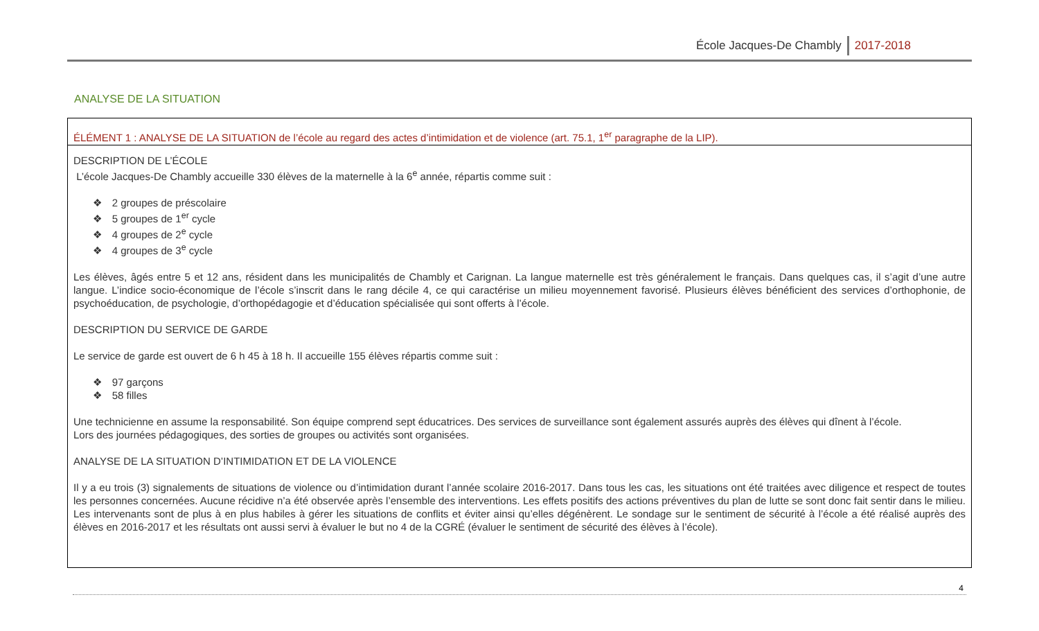École Jacques-De Chambly 2017-2018
ANALYSE DE LA SITUATION
| ÉLÉMENT 1 : ANALYSE DE LA SITUATION de l’école au regard des actes d’intimidation et de violence (art. 75.1, 1<sup>er</sup> paragraphe de la LIP). |
| --- |
| DESCRIPTION DE L’ÉCOLE L’école Jacques-De Chambly accueille 330 élèves de la maternelle à la 6<sup>e</sup> année, répartis comme suit : 2 groupes de préscolaire 5 groupes de 1<sup>er</sup> cycle 4 groupes de 2<sup>e</sup> cycle 4 groupes de 3<sup>e</sup> cycle Les élèves, âgés entre 5 et 12 ans, résident dans les municipalités de Chambly et Carignan. La langue maternelle est très généralement le français. Dans quelques cas, il s’agit d’une autre langue. L’indice socio-économique de l’école s’inscrit dans le rang décile 4, ce qui caractérise un milieu moyennement favorisé. Plusieurs élèves bénéficient des services d’orthophonie, de psychoéducation, de psychologie, d’orthopédagogie et d’éducation spécialisée qui sont offerts à l’école. DESCRIPTION DU SERVICE DE GARDE Le service de garde est ouvert de 6 h 45 à 18 h. Il accueille 155 élèves répartis comme suit : 97 garçons 58 filles Une technicienne en assume la responsabilité. Son équipe comprend sept éducatrices. Des services de surveillance sont également assurés auprès des élèves qui dînent à l’école. Lors des journées pédagogiques, des sorties de groupes ou activités sont organisées. ANALYSE DE LA SITUATION D’INTIMIDATION ET DE LA VIOLENCE Il y a eu trois (3) signalements de situations de violence ou d’intimidation durant l’année scolaire 2016-2017. Dans tous les cas, les situations ont été traitées avec diligence et respect de toutes les personnes concernées. Aucune récidive n’a été observée après l’ensemble des interventions. Les effets positifs des actions préventives du plan de lutte se sont donc fait sentir dans le milieu. Les intervenants sont de plus à en plus habiles à gérer les situations de conflits et éviter ainsi qu’elles dégénèrent. Le sondage sur le sentiment de sécurité à l’école a été réalisé auprès des élèves en 2016-2017 et les résultats ont aussi servi à évaluer le but no 4 de la CGRÉ (évaluer le sentiment de sécurité des élèves à l’école). |
4